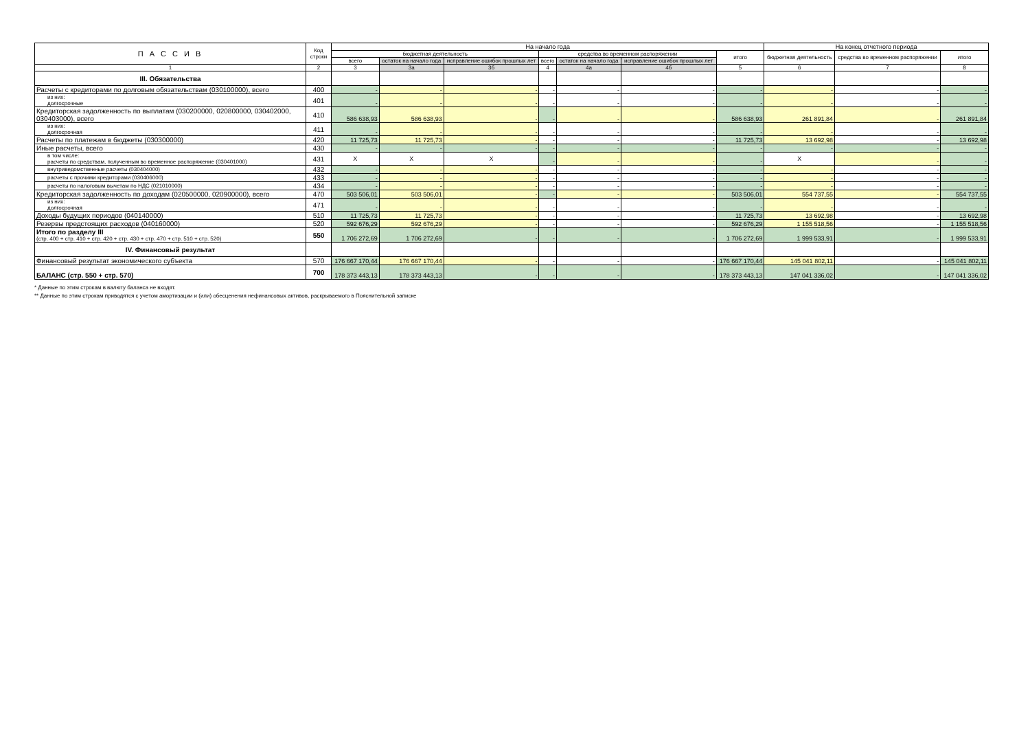| П А С С И В | Код строки | На начало года | | | | | | | На конец отчетного периода | | |
| --- | --- | --- | --- | --- | --- | --- | --- | --- | --- | --- | --- |
| | | бюджетная деятельность | | | средства во временном распоряжении | | | итого | бюджетная деятельность | средства во временном распоряжении | итого |
| | | всего | остаток на начало года | исправление ошибок прошлых лет | всего | остаток на начало года | исправление ошибок прошлых лет | | | | |
| 1 | 2 | 3 | 3а | 3б | 4 | 4а | 4б | 5 | 6 | 7 | 8 |
| III. Обязательства | | | | | | | | | | | |
| Расчеты с кредиторами по долговым обязательствам (030100000), всего | 400 | - | - | - | - | - | - | - | - | - | - |
| из них: долгосрочные | 401 | - | - | - | - | - | - | - | - | - | - |
| Кредиторская задолженность по выплатам (030200000, 020800000, 030402000, 030403000), всего | 410 | 586 638,93 | 586 638,93 | - | - | - | - | 586 638,93 | 261 891,84 | - | 261 891,84 |
| из них: долгосрочная | 411 | - | - | - | - | - | - | - | - | - | - |
| Расчеты по платежам в бюджеты (030300000) | 420 | 11 725,73 | 11 725,73 | - | - | - | - | 11 725,73 | 13 692,98 | - | 13 692,98 |
| Иные расчеты, всего | 430 | - | - | - | - | - | - | - | - | - | - |
| в том числе: расчеты по средствам, полученным во временное распоряжение (030401000) | 431 | X | X | X | - | - | - | - | X | - | - |
| внутриведомственные расчеты (030404000) | 432 | - | - | - | - | - | - | - | - | - | - |
| расчеты с прочими кредиторами (030406000) | 433 | - | - | - | - | - | - | - | - | - | - |
| расчеты по налоговым вычетам по НДС (021010000) | 434 | - | - | - | - | - | - | - | - | - | - |
| Кредиторская задолженность по доходам (020500000, 020900000), всего | 470 | 503 506,01 | 503 506,01 | - | - | - | - | 503 506,01 | 554 737,55 | - | 554 737,55 |
| из них: долгосрочная | 471 | - | - | - | - | - | - | - | - | - | - |
| Доходы будущих периодов (040140000) | 510 | 11 725,73 | 11 725,73 | - | - | - | - | 11 725,73 | 13 692,98 | - | 13 692,98 |
| Резервы предстоящих расходов (040160000) | 520 | 592 676,29 | 592 676,29 | - | - | - | - | 592 676,29 | 1 155 518,56 | - | 1 155 518,56 |
| Итого по разделу III (стр. 400 + стр. 410 + стр. 420 + стр. 430 + стр. 470 + стр. 510 + стр. 520) | 550 | 1 706 272,69 | 1 706 272,69 | - | - | - | - | 1 706 272,69 | 1 999 533,91 | - | 1 999 533,91 |
| IV. Финансовый результат | | | | | | | | | | | |
| Финансовый результат экономического субъекта | 570 | 176 667 170,44 | 176 667 170,44 | - | - | - | - | 176 667 170,44 | 145 041 802,11 | - | 145 041 802,11 |
| БАЛАНС (стр. 550 + стр. 570) | 700 | 178 373 443,13 | 178 373 443,13 | - | - | - | - | 178 373 443,13 | 147 041 336,02 | - | 147 041 336,02 |
* Данные по этим строкам в валюту баланса не входят.
** Данные по этим строкам приводятся с учетом амортизации и (или) обесценения нефинансовых активов, раскрываемого в Пояснительной записке